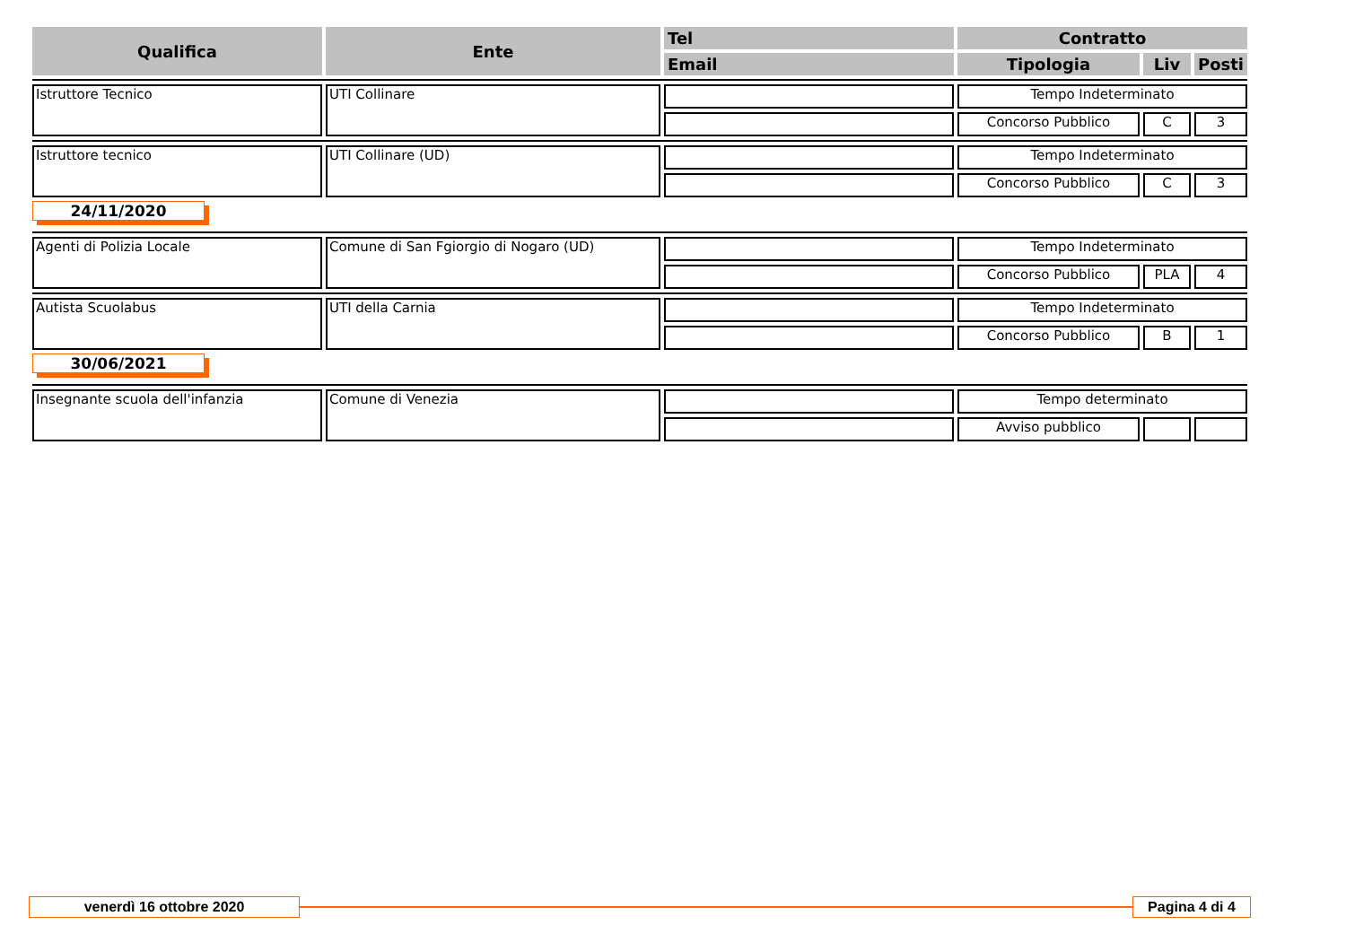| Qualifica | Ente | Tel | Contratto | | |
| --- | --- | --- | --- | --- | --- |
| | | Email | Tipologia | Liv | Posti |
| Istruttore Tecnico | UTI Collinare | | Tempo Indeterminato | | |
| | | | Concorso Pubblico | C | 3 |
| Istruttore tecnico | UTI Collinare (UD) | | Tempo Indeterminato | | |
| | | | Concorso Pubblico | C | 3 |
| 24/11/2020 | | | | | |
| Agenti di Polizia Locale | Comune di San Fgiorgio di Nogaro (UD) | | Tempo Indeterminato | | |
| | | | Concorso Pubblico | PLA | 4 |
| Autista Scuolabus | UTI della Carnia | | Tempo Indeterminato | | |
| | | | Concorso Pubblico | B | 1 |
| 30/06/2021 | | | | | |
| Insegnante scuola dell'infanzia | Comune di Venezia | | Tempo determinato | | |
| | | | Avviso pubblico | | |
venerdì 16 ottobre 2020
Pagina 4 di 4